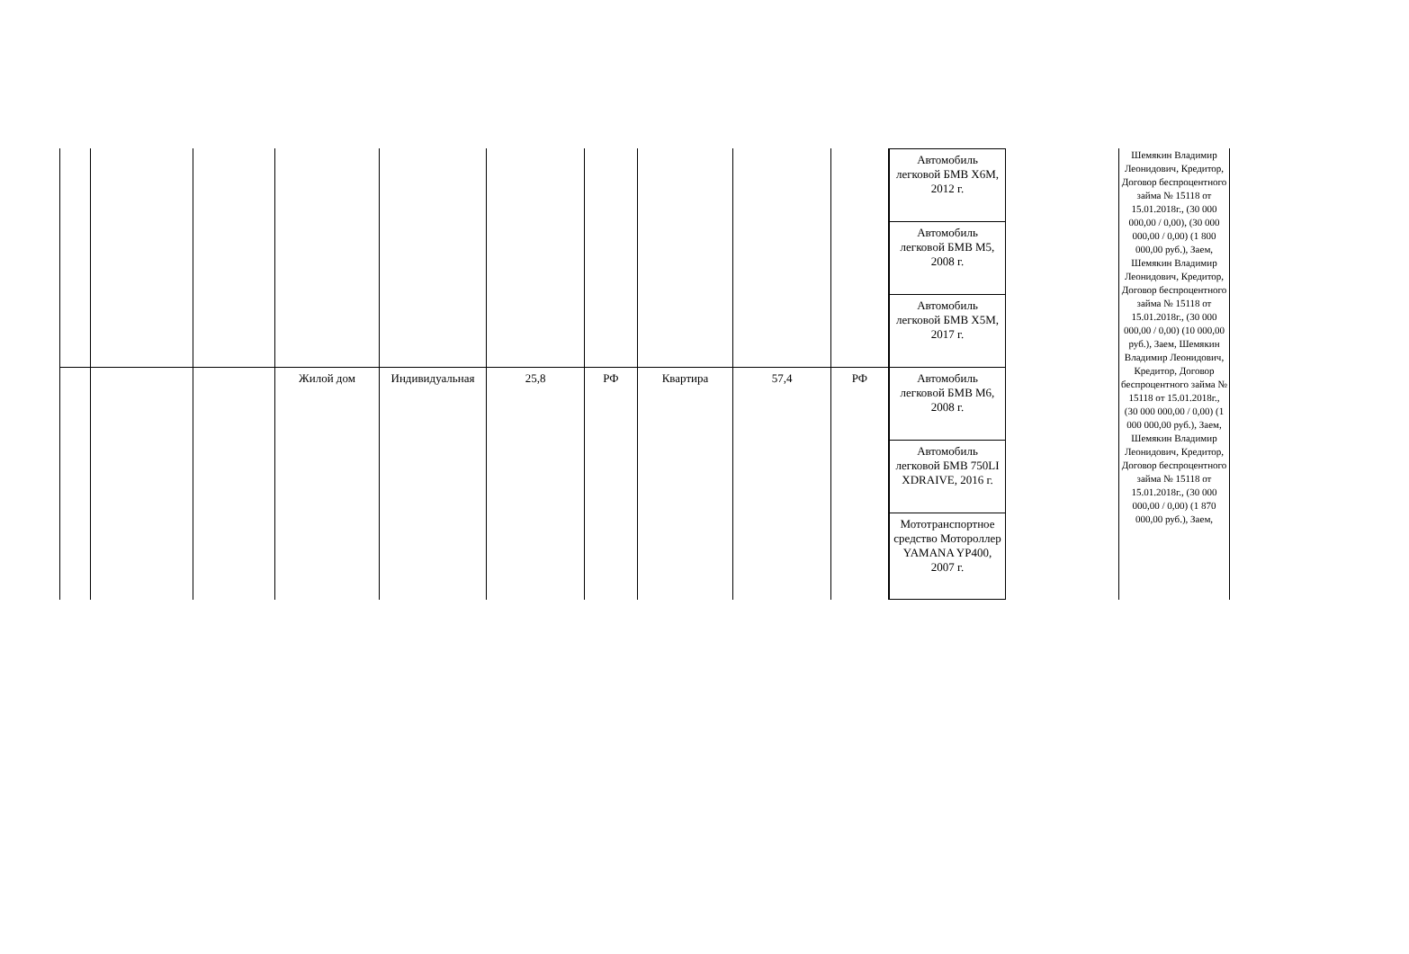| | | | Жилой дом | Индивидуальная | 25,8 | РФ | Квартира | 57,4 | РФ |
Автомобиль легковой БМВ Х6М, 2012 г.
Автомобиль легковой БМВ М5, 2008 г.
Автомобиль легковой БМВ Х5М, 2017 г.
Автомобиль легковой БМВ М6, 2008 г.
Автомобиль легковой БМВ 750LI XDRAIVE, 2016 г.
Мототранспортное средство Мотороллер YAMANA YP400, 2007 г.
Шемякин Владимир Леонидович, Кредитор, Договор беспроцентного займа № 15118 от 15.01.2018г., (30 000 000,00 / 0,00), (30 000 000,00 / 0,00) (1 800 000,00 руб.), Заем, Шемякин Владимир Леонидович, Кредитор, Договор беспроцентного займа № 15118 от 15.01.2018г., (30 000 000,00 / 0,00) (10 000,00 руб.), Заем, Шемякин Владимир Леонидович, Кредитор, Договор беспроцентного займа № 15118 от 15.01.2018г., (30 000 000,00 / 0,00) (1 000 000,00 руб.), Заем, Шемякин Владимир Леонидович, Кредитор, Договор беспроцентного займа № 15118 от 15.01.2018г., (30 000 000,00 / 0,00) (1 870 000,00 руб.), Заем,